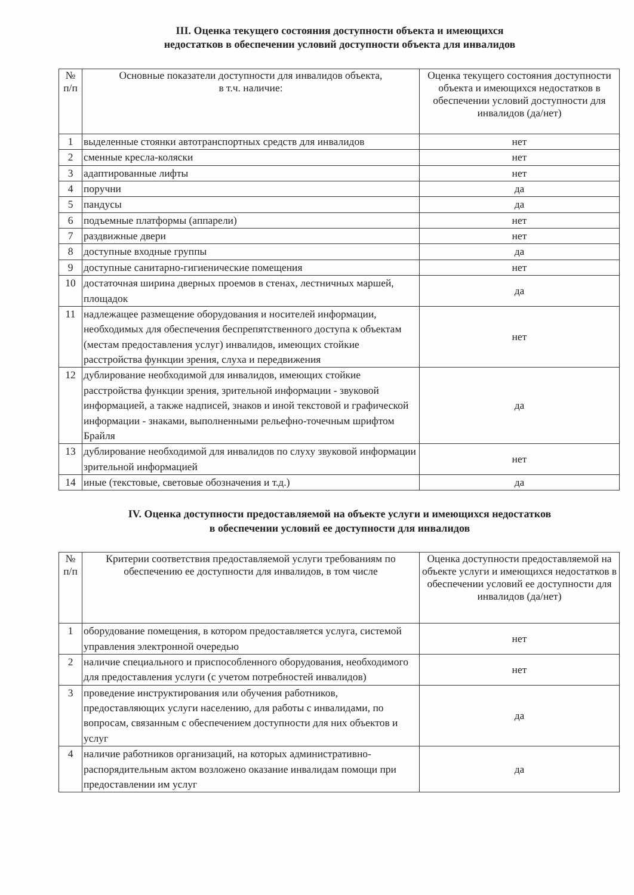III. Оценка текущего состояния доступности объекта и имеющихся
недостатков в обеспечении условий доступности объекта для инвалидов
| № п/п | Основные показатели доступности для инвалидов объекта, в т.ч. наличие: | Оценка текущего состояния доступности объекта и имеющихся недостатков в обеспечении условий доступности для инвалидов (да/нет) |
| --- | --- | --- |
| 1 | выделенные стоянки автотранспортных средств для инвалидов | нет |
| 2 | сменные кресла-коляски | нет |
| 3 | адаптированные лифты | нет |
| 4 | поручни | да |
| 5 | пандусы | да |
| 6 | подъемные платформы (аппарели) | нет |
| 7 | раздвижные двери | нет |
| 8 | доступные входные группы | да |
| 9 | доступные санитарно-гигиенические помещения | нет |
| 10 | достаточная ширина дверных проемов в стенах, лестничных маршей, площадок | да |
| 11 | надлежащее размещение оборудования и носителей информации, необходимых для обеспечения беспрепятственного доступа к объектам (местам предоставления услуг) инвалидов, имеющих стойкие расстройства функции зрения, слуха и передвижения | нет |
| 12 | дублирование необходимой для инвалидов, имеющих стойкие расстройства функции зрения, зрительной информации - звуковой информацией, а также надписей, знаков и иной текстовой и графической информации - знаками, выполненными рельефно-точечным шрифтом Брайля | да |
| 13 | дублирование необходимой для инвалидов по слуху звуковой информации зрительной информацией | нет |
| 14 | иные (текстовые, световые обозначения и т.д.) | да |
IV. Оценка доступности предоставляемой на объекте услуги и имеющихся недостатков
в обеспечении условий ее доступности для инвалидов
| № п/п | Критерии соответствия предоставляемой услуги требованиям по обеспечению ее доступности для инвалидов, в том числе | Оценка доступности предоставляемой на объекте услуги и имеющихся недостатков в обеспечении условий ее доступности для инвалидов (да/нет) |
| --- | --- | --- |
| 1 | оборудование помещения, в котором предоставляется услуга, системой управления электронной очередью | нет |
| 2 | наличие специального и приспособленного оборудования, необходимого для предоставления услуги (с учетом потребностей инвалидов) | нет |
| 3 | проведение инструктирования или обучения работников, предоставляющих услуги населению, для работы с инвалидами, по вопросам, связанным с обеспечением доступности для них объектов и услуг | да |
| 4 | наличие работников организаций, на которых административно-распорядительным актом возложено оказание инвалидам помощи при предоставлении им услуг | да |